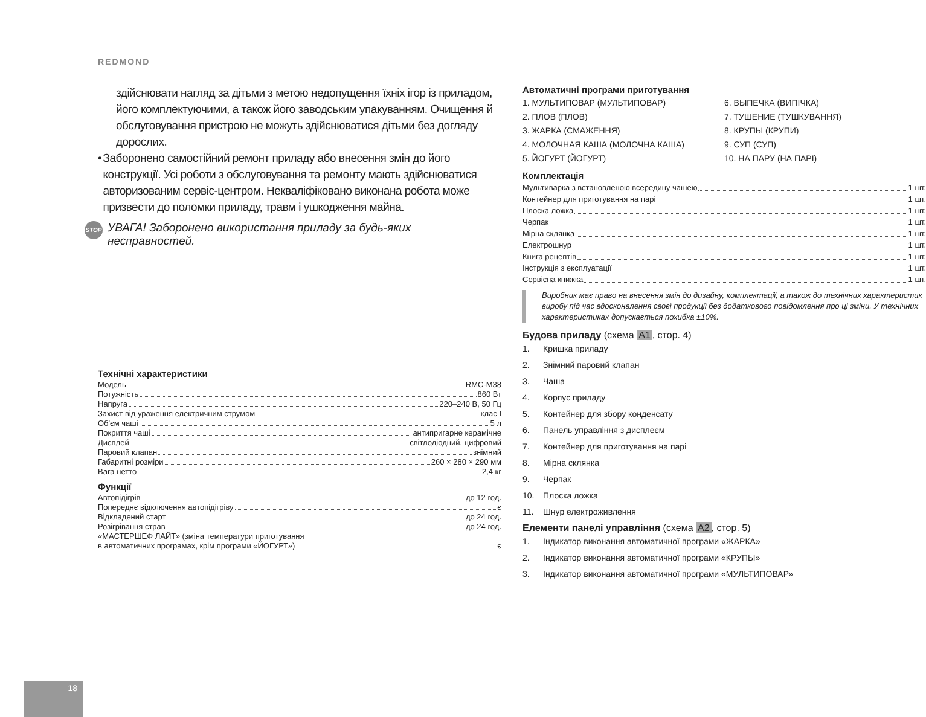REDMOND
здійснювати нагляд за дітьми з метою недопущення їхніх ігор із приладом, його комплектуючими, а також його заводським упакуванням. Очищення й обслуговування пристрою не можуть здійснюватися дітьми без догляду дорослих.
• Заборонено самостійний ремонт приладу або внесення змін до його конструкції. Усі роботи з обслуговування та ремонту мають здійснюватися авторизованим сервіс-центром. Некваліфіковано виконана робота може призвести до поломки приладу, травм і ушкодження майна.
STOP УВАГА! Заборонено використання приладу за будь-яких несправностей.
Технічні характеристики
Модель RMC-M38
Потужність 860 Вт
Напруга 220–240 В, 50 Гц
Захист від ураження електричним струмом клас I
Об'єм чаші 5 л
Покриття чаші антипригарне керамічне
Дисплей світлодіодний, цифровий
Паровий клапан знімний
Габаритні розміри 260 × 280 × 290 мм
Вага нетто 2,4 кг
Функції
Автопідігрів до 12 год.
Попереднє відключення автопідігріву є
Відкладений старт до 24 год.
Розігрівання страв до 24 год.
«МАСТЕРШЕФ ЛАЙТ» (зміна температури приготування
в автоматичних програмах, крім програми «ЙОГУРТ») є
Автоматичні програми приготування
1. МУЛЬТИПОВАР (МУЛЬТИПОВАР)
2. ПЛОВ (ПЛОВ)
3. ЖАРКА (СМАЖЕННЯ)
4. МОЛОЧНАЯ КАША (МОЛОЧНА КАША)
5. ЙОГУРТ (ЙОГУРТ)
6. ВЫПЕЧКА (ВИПІЧКА)
7. ТУШЕНИЕ (ТУШКУВАННЯ)
8. КРУПЫ (КРУПИ)
9. СУП (СУП)
10. НА ПАРУ (НА ПАРІ)
Комплектація
Мультиварка з встановленою всередину чашею 1 шт.
Контейнер для приготування на парі 1 шт.
Плоска ложка 1 шт.
Черпак 1 шт.
Мірна склянка 1 шт.
Електрошнур 1 шт.
Книга рецептів 1 шт.
Інструкція з експлуатації 1 шт.
Сервісна книжка 1 шт.
Виробник має право на внесення змін до дизайну, комплектації, а також до технічних характеристик виробу під час вдосконалення своєї продукції без додаткового повідомлення про ці зміни. У технічних характеристиках допускається похибка ±10%.
Будова приладу (схема A1, стор. 4)
1. Кришка приладу
2. Знімний паровий клапан
3. Чаша
4. Корпус приладу
5. Контейнер для збору конденсату
6. Панель управління з дисплеєм
7. Контейнер для приготування на парі
8. Мірна склянка
9. Черпак
10. Плоска ложка
11. Шнур електроживлення
Елементи панелі управління (схема A2, стор. 5)
1. Індикатор виконання автоматичної програми «ЖАРКА»
2. Індикатор виконання автоматичної програми «КРУПЫ»
3. Індикатор виконання автоматичної програми «МУЛЬТИПОВАР»
18